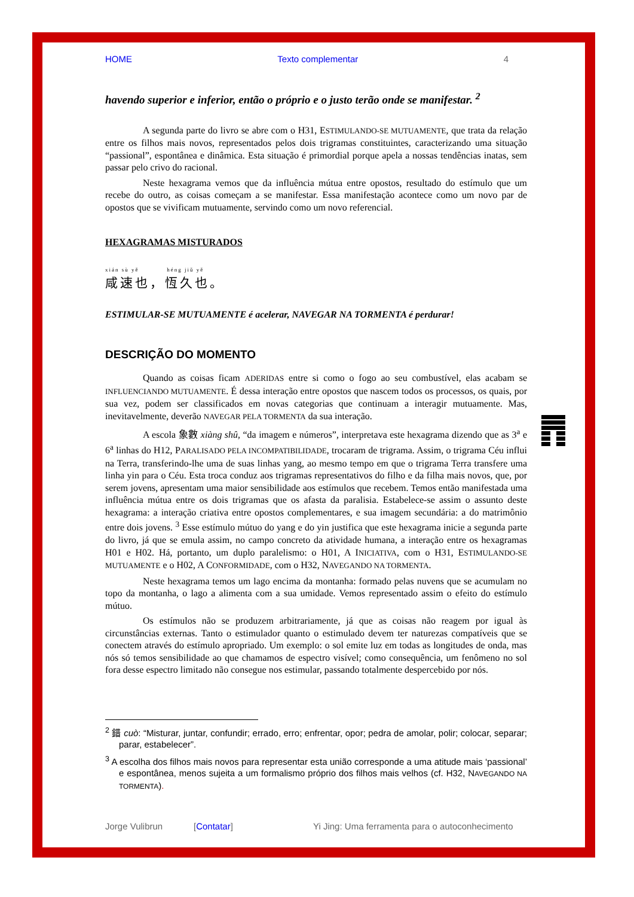HOME Texto complementar 4
havendo superior e inferior, então o próprio e o justo terão onde se manifestar. <sup>2</sup>
A segunda parte do livro se abre com o H31, ESTIMULANDO-SE MUTUAMENTE, que trata da relação entre os filhos mais novos, representados pelos dois trigramas constituintes, caracterizando uma situação “passional”, espontânea e dinâmica. Esta situação é primordial porque apela a nossas tendências inatas, sem passar pelo crivo do racional.
Neste hexagrama vemos que da influência mútua entre opostos, resultado do estímulo que um recebe do outro, as coisas começam a se manifestar. Essa manifestação acontece como um novo par de opostos que se vivificam mutuamente, servindo como um novo referencial.
HEXAGRAMAS MISTURADOS
xián sù yě héng jiǔ yě
咸速也，恆久也。
ESTIMULAR-SE MUTUAMENTE é acelerar, NAVEGAR NA TORMENTA é perdurar!
DESCRIÇÃO DO MOMENTO
Quando as coisas ficam ADERIDAS entre si como o fogo ao seu combustível, elas acabam se INFLUENCIANDO MUTUAMENTE. É dessa interação entre opostos que nascem todos os processos, os quais, por sua vez, podem ser classificados em novas categorias que continuam a interagir mutuamente. Mas, inevitavelmente, deverão NAVEGAR PELA TORMENTA da sua interação.
A escola 象數 xiàng shû, “da imagem e números”, interpretava este hexagrama dizendo que as 3<sup>a</sup> e 6<sup>a</sup> linhas do H12, PARALISADO PELA INCOMPATIBILIDADE, trocaram de trigrama. Assim, o trigrama Céu influi na Terra, transferindo-lhe uma de suas linhas yang, ao mesmo tempo em que o trigrama Terra transfere uma linha yin para o Céu. Esta troca conduz aos trigramas representativos do filho e da filha mais novos, que, por serem jovens, apresentam uma maior sensibilidade aos estímulos que recebem. Temos então manifestada uma influência mútua entre os dois trigramas que os afasta da paralisia. Estabelece-se assim o assunto deste hexagrama: a interação criativa entre opostos complementares, e sua imagem secundária: a do matrimônio entre dois jovens. <sup>3</sup> Esse estímulo mútuo do yang e do yin justifica que este hexagrama inicie a segunda parte do livro, já que se emula assim, no campo concreto da atividade humana, a interação entre os hexagramas H01 e H02. Há, portanto, um duplo paralelismo: o H01, A INICIATIVA, com o H31, ESTIMULANDO-SE MUTUAMENTE e o H02, A CONFORMIDADE, com o H32, NAVEGANDO NA TORMENTA.
Neste hexagrama temos um lago encima da montanha: formado pelas nuvens que se acumulam no topo da montanha, o lago a alimenta com a sua umidade. Vemos representado assim o efeito do estímulo mútuo.
Os estímulos não se produzem arbitrariamente, já que as coisas não reagem por igual às circunstâncias externas. Tanto o estimulador quanto o estimulado devem ter naturezas compatíveis que se conectem através do estímulo apropriado. Um exemplo: o sol emite luz em todas as longitudes de onda, mas nós só temos sensibilidade ao que chamamos de espectro visível; como consequência, um fenômeno no sol fora desse espectro limitado não consegue nos estimular, passando totalmente despercebido por nós.
<sup>2</sup> 錯 cuò: “Misturar, juntar, confundir; errado, erro; enfrentar, opor; pedra de amolar, polir; colocar, separar; parar, estabelecer”.
<sup>3</sup> A escolha dos filhos mais novos para representar esta união corresponde a uma atitude mais ‘passional’ e espontânea, menos sujeita a um formalismo próprio dos filhos mais velhos (cf. H32, NAVEGANDO NA TORMENTA).
Jorge Vulibrun [Contatar] Yi Jing: Uma ferramenta para o autoconhecimento